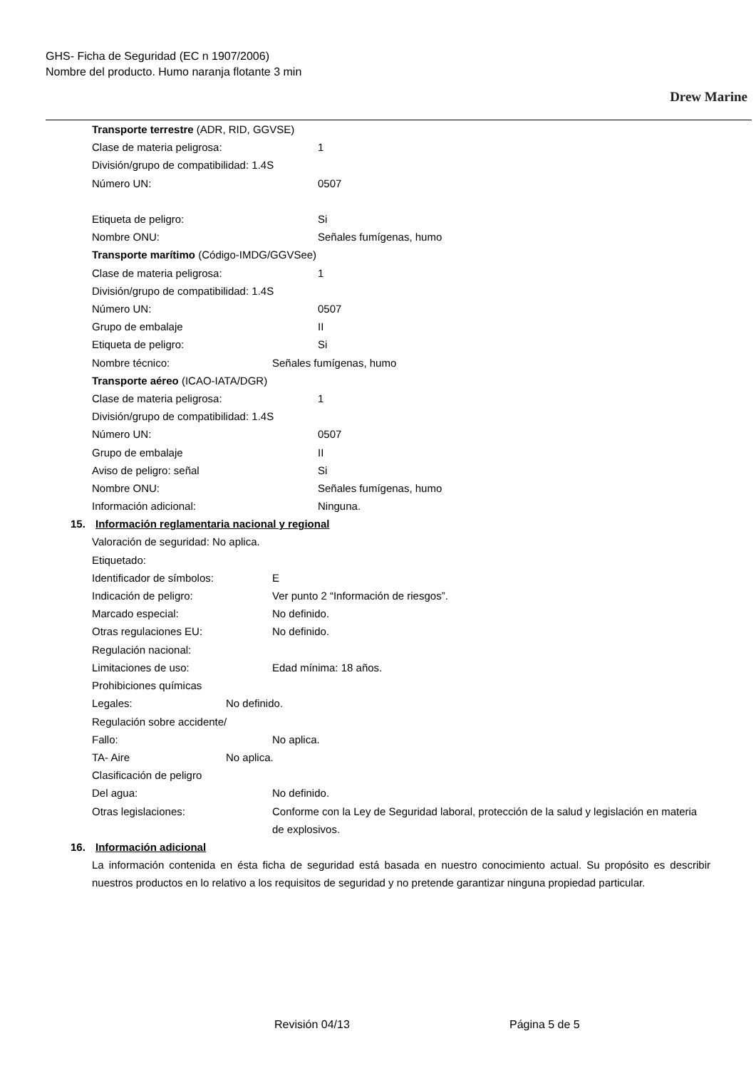GHS- Ficha de Seguridad (EC n 1907/2006)
Nombre del producto. Humo naranja flotante 3 min
Drew Marine
Transporte terrestre (ADR, RID, GGVSE)
Clase de materia peligrosa: 1
División/grupo de compatibilidad: 1.4S
Número UN: 0507
Etiqueta de peligro: Si
Nombre ONU: Señales fumígenas, humo
Transporte marítimo (Código-IMDG/GGVSee)
Clase de materia peligrosa: 1
División/grupo de compatibilidad: 1.4S
Número UN: 0507
Grupo de embalaje II
Etiqueta de peligro: Si
Nombre técnico: Señales fumígenas, humo
Transporte aéreo (ICAO-IATA/DGR)
Clase de materia peligrosa: 1
División/grupo de compatibilidad: 1.4S
Número UN: 0507
Grupo de embalaje II
Aviso de peligro: señal Si
Nombre ONU: Señales fumígenas, humo
Información adicional: Ninguna.
15. Información reglamentaria nacional y regional
Valoración de seguridad: No aplica.
Etiquetado:
Identificador de símbolos: E
Indicación de peligro: Ver punto 2 “Información de riesgos”.
Marcado especial: No definido.
Otras regulaciones EU: No definido.
Regulación nacional:
Limitaciones de uso: Edad mínima: 18 años.
Prohibiciones químicas
Legales: No definido.
Regulación sobre accidente/
Fallo: No aplica.
TA- Aire No aplica.
Clasificación de peligro
Del agua: No definido.
Otras legislaciones: Conforme con la Ley de Seguridad laboral, protección de la salud y legislación en materia de explosivos.
16. Información adicional
La información contenida en ésta ficha de seguridad está basada en nuestro conocimiento actual. Su propósito es describir nuestros productos en lo relativo a los requisitos de seguridad y no pretende garantizar ninguna propiedad particular.
Revisión 04/13 Página 5 de 5